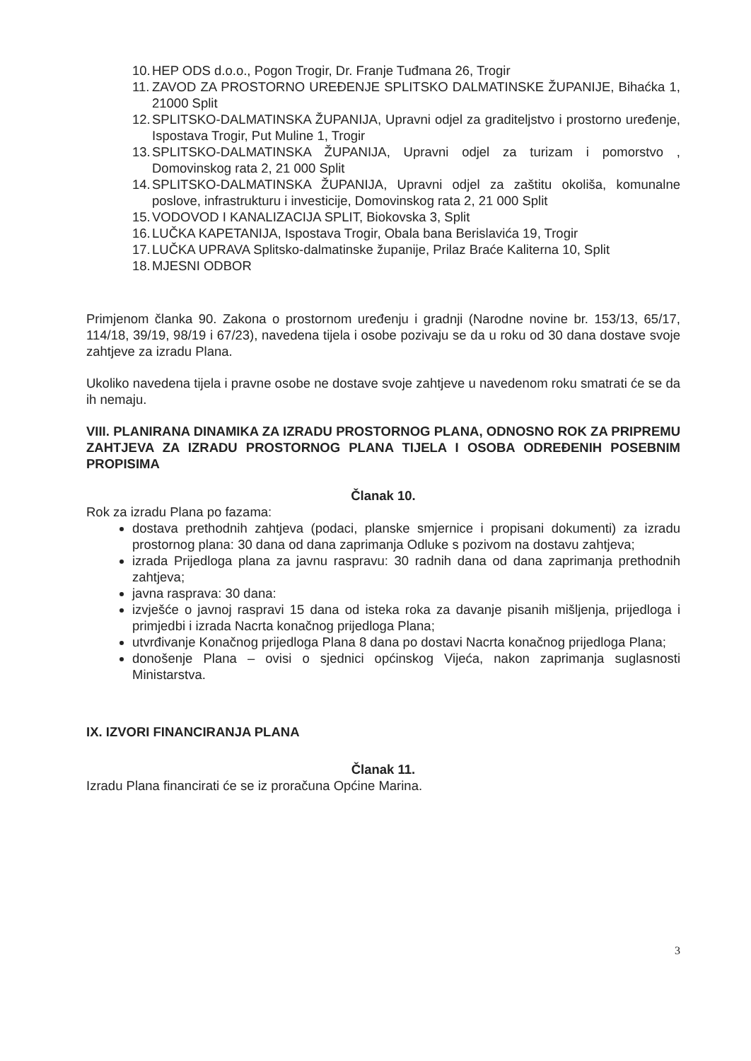10. HEP ODS d.o.o., Pogon Trogir, Dr. Franje Tuđmana 26, Trogir
11. ZAVOD ZA PROSTORNO UREĐENJE SPLITSKO DALMATINSKE ŽUPANIJE, Bihaćka 1, 21000 Split
12. SPLITSKO-DALMATINSKA ŽUPANIJA, Upravni odjel za graditeljstvo i prostorno uređenje, Ispostava Trogir, Put Muline 1, Trogir
13. SPLITSKO-DALMATINSKA ŽUPANIJA, Upravni odjel za turizam i pomorstvo , Domovinskog rata 2, 21 000 Split
14. SPLITSKO-DALMATINSKA ŽUPANIJA, Upravni odjel za zaštitu okoliša, komunalne poslove, infrastrukturu i investicije, Domovinskog rata 2, 21 000 Split
15. VODOVOD I KANALIZACIJA SPLIT, Biokovska 3, Split
16. LUČKA KAPETANIJA, Ispostava Trogir, Obala bana Berislavića 19, Trogir
17. LUČKA UPRAVA Splitsko-dalmatinske županije, Prilaz Braće Kaliterna 10, Split
18. MJESNI ODBOR
Primjenom članka 90. Zakona o prostornom uređenju i gradnji (Narodne novine br. 153/13, 65/17, 114/18, 39/19, 98/19 i 67/23), navedena tijela i osobe pozivaju se da u roku od 30 dana dostave svoje zahtjeve za izradu Plana.
Ukoliko navedena tijela i pravne osobe ne dostave svoje zahtjeve u navedenom roku smatrati će se da ih nemaju.
VIII. PLANIRANA DINAMIKA ZA IZRADU PROSTORNOG PLANA, ODNOSNO ROK ZA PRIPREMU ZAHTJEVA ZA IZRADU PROSTORNOG PLANA TIJELA I OSOBA ODREĐENIH POSEBNIM PROPISIMA
Članak 10.
Rok za izradu Plana po fazama:
dostava prethodnih zahtjeva (podaci, planske smjernice i propisani dokumenti) za izradu prostornog plana: 30 dana od dana zaprimanja Odluke s pozivom na dostavu zahtjeva;
izrada Prijedloga plana za javnu raspravu: 30 radnih dana od dana zaprimanja prethodnih zahtjeva;
javna rasprava: 30 dana:
izvješće o javnoj raspravi 15 dana od isteka roka za davanje pisanih mišljenja, prijedloga i primjedbi i izrada Nacrta konačnog prijedloga Plana;
utvrđivanje Konačnog prijedloga Plana 8 dana po dostavi Nacrta konačnog prijedloga Plana;
donošenje Plana – ovisi o sjednici općinskog Vijeća, nakon zaprimanja suglasnosti Ministarstva.
IX. IZVORI FINANCIRANJA PLANA
Članak 11.
Izradu Plana financirati će se iz proračuna Općine Marina.
3